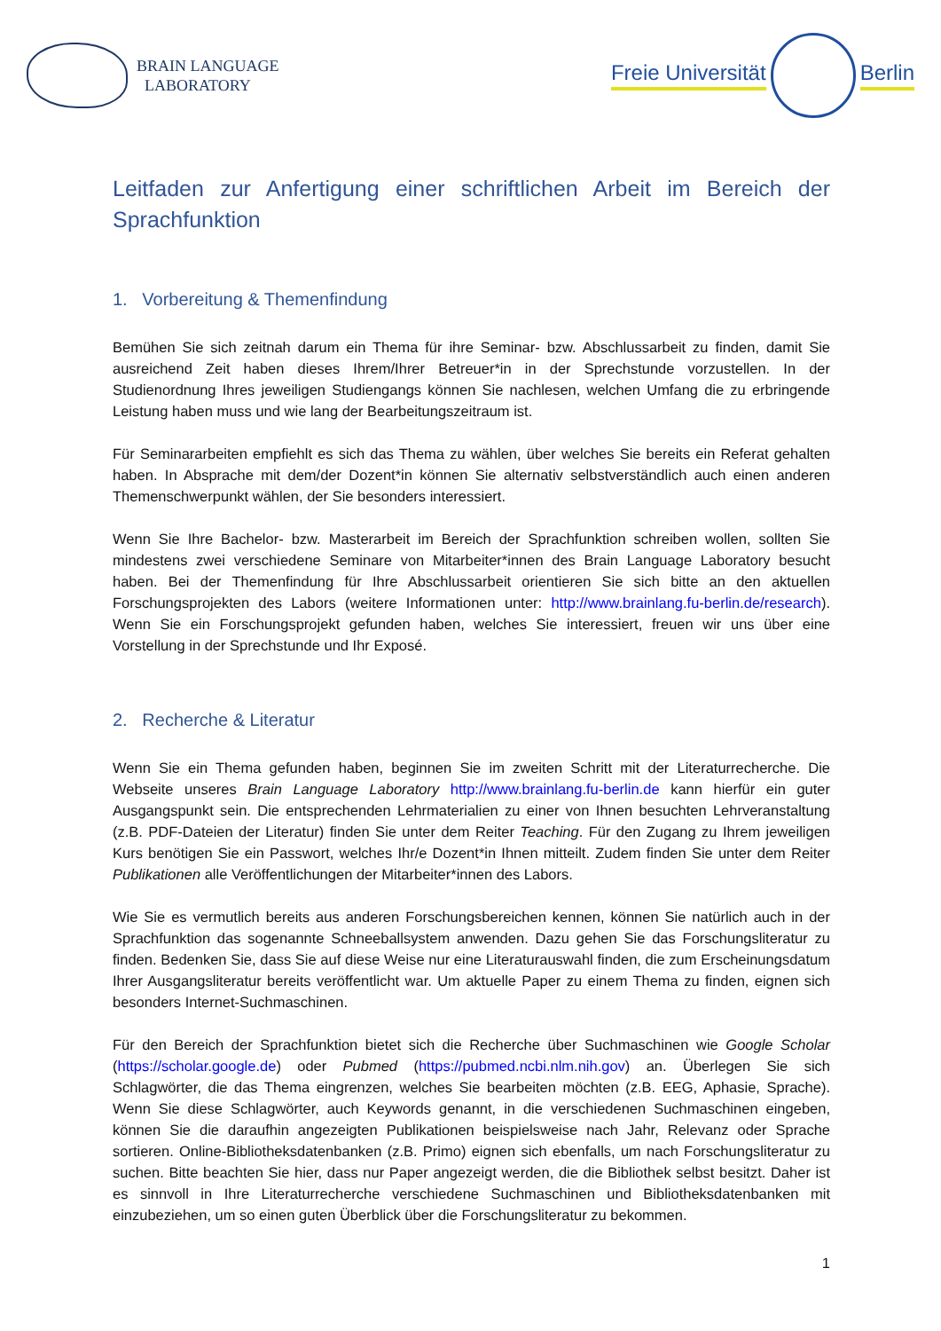BRAIN LANGUAGE
LABORATORY
Freie Universität Berlin
Leitfaden zur Anfertigung einer schriftlichen Arbeit im Bereich der Sprachfunktion
1. Vorbereitung & Themenfindung
Bemühen Sie sich zeitnah darum ein Thema für ihre Seminar- bzw. Abschlussarbeit zu finden, damit Sie ausreichend Zeit haben dieses Ihrem/Ihrer Betreuer*in in der Sprechstunde vorzustellen. In der Studienordnung Ihres jeweiligen Studiengangs können Sie nachlesen, welchen Umfang die zu erbringende Leistung haben muss und wie lang der Bearbeitungszeitraum ist.
Für Seminararbeiten empfiehlt es sich das Thema zu wählen, über welches Sie bereits ein Referat gehalten haben. In Absprache mit dem/der Dozent*in können Sie alternativ selbstverständlich auch einen anderen Themenschwerpunkt wählen, der Sie besonders interessiert.
Wenn Sie Ihre Bachelor- bzw. Masterarbeit im Bereich der Sprachfunktion schreiben wollen, sollten Sie mindestens zwei verschiedene Seminare von Mitarbeiter*innen des Brain Language Laboratory besucht haben. Bei der Themenfindung für Ihre Abschlussarbeit orientieren Sie sich bitte an den aktuellen Forschungsprojekten des Labors (weitere Informationen unter: http://www.brainlang.fu-berlin.de/research). Wenn Sie ein Forschungsprojekt gefunden haben, welches Sie interessiert, freuen wir uns über eine Vorstellung in der Sprechstunde und Ihr Exposé.
2. Recherche & Literatur
Wenn Sie ein Thema gefunden haben, beginnen Sie im zweiten Schritt mit der Literaturrecherche. Die Webseite unseres Brain Language Laboratory http://www.brainlang.fu-berlin.de kann hierfür ein guter Ausgangspunkt sein. Die entsprechenden Lehrmaterialien zu einer von Ihnen besuchten Lehrveranstaltung (z.B. PDF-Dateien der Literatur) finden Sie unter dem Reiter Teaching. Für den Zugang zu Ihrem jeweiligen Kurs benötigen Sie ein Passwort, welches Ihr/e Dozent*in Ihnen mitteilt. Zudem finden Sie unter dem Reiter Publikationen alle Veröffentlichungen der Mitarbeiter*innen des Labors.
Wie Sie es vermutlich bereits aus anderen Forschungsbereichen kennen, können Sie natürlich auch in der Sprachfunktion das sogenannte Schneeballsystem anwenden. Dazu gehen Sie das Forschungsliteratur zu finden. Bedenken Sie, dass Sie auf diese Weise nur eine Literaturauswahl finden, die zum Erscheinungsdatum Ihrer Ausgangsliteratur bereits veröffentlicht war. Um aktuelle Paper zu einem Thema zu finden, eignen sich besonders Internet-Suchmaschinen.
Für den Bereich der Sprachfunktion bietet sich die Recherche über Suchmaschinen wie Google Scholar (https://scholar.google.de) oder Pubmed (https://pubmed.ncbi.nlm.nih.gov) an. Überlegen Sie sich Schlagwörter, die das Thema eingrenzen, welches Sie bearbeiten möchten (z.B. EEG, Aphasie, Sprache). Wenn Sie diese Schlagwörter, auch Keywords genannt, in die verschiedenen Suchmaschinen eingeben, können Sie die daraufhin angezeigten Publikationen beispielsweise nach Jahr, Relevanz oder Sprache sortieren. Online-Bibliotheksdatenbanken (z.B. Primo) eignen sich ebenfalls, um nach Forschungsliteratur zu suchen. Bitte beachten Sie hier, dass nur Paper angezeigt werden, die die Bibliothek selbst besitzt. Daher ist es sinnvoll in Ihre Literaturrecherche verschiedene Suchmaschinen und Bibliotheksdatenbanken mit einzubeziehen, um so einen guten Überblick über die Forschungsliteratur zu bekommen.
1